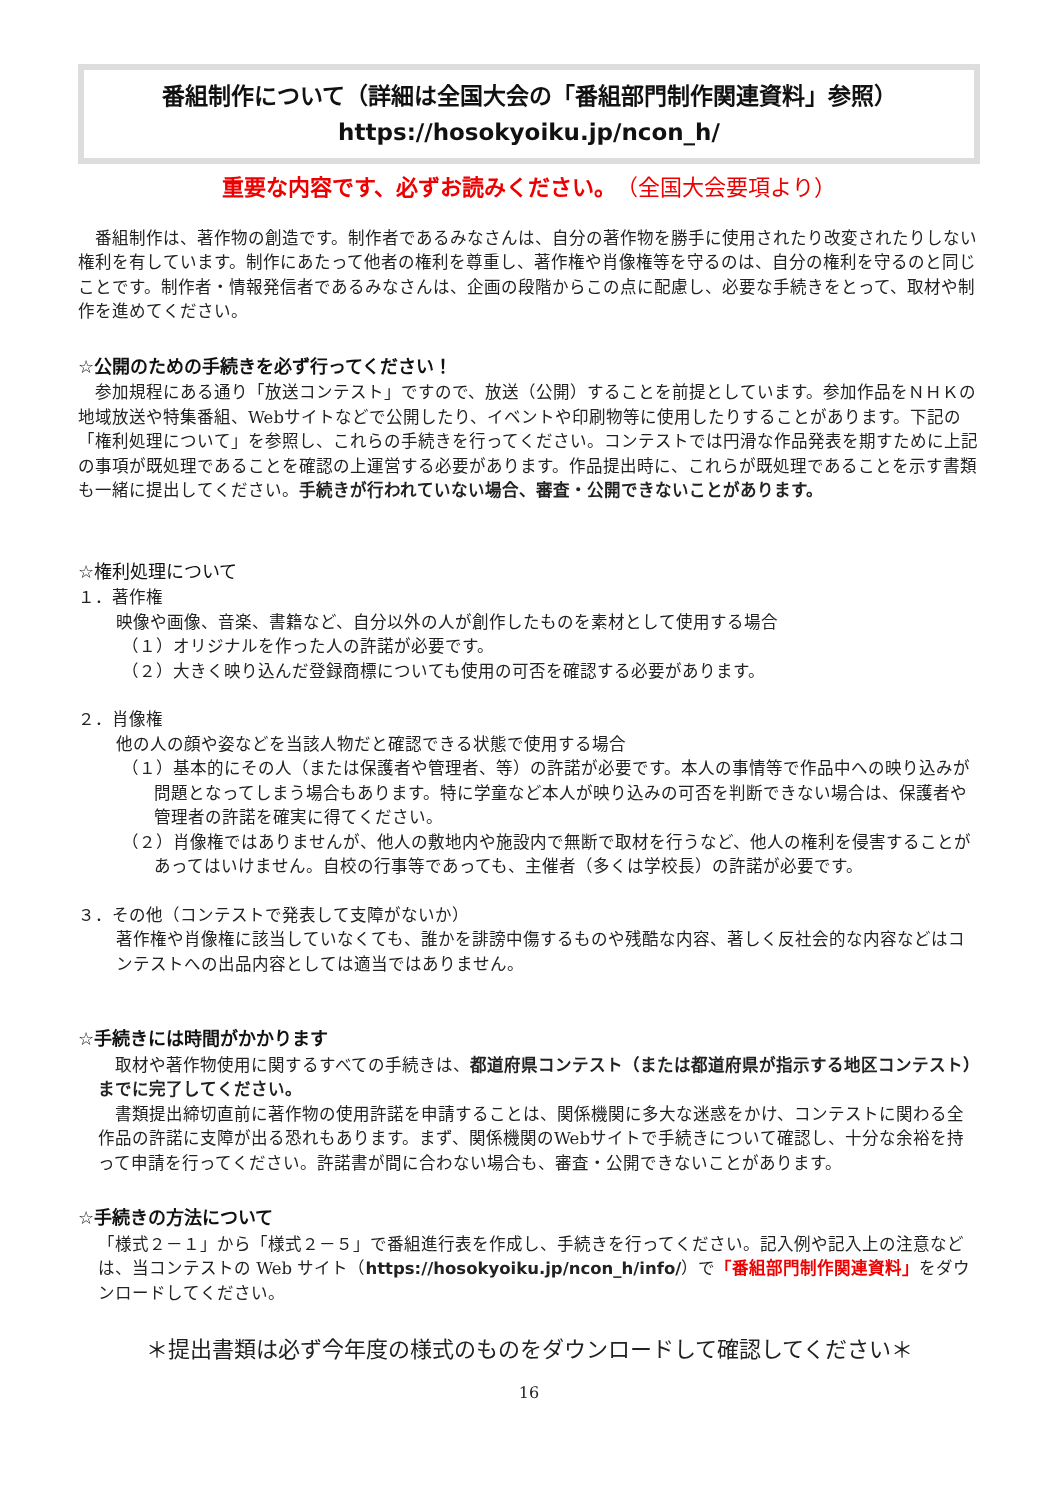番組制作について（詳細は全国大会の「番組部門制作関連資料」参照）
https://hosokyoiku.jp/ncon_h/
重要な内容です、必ずお読みください。（全国大会要項より）
　番組制作は、著作物の創造です。制作者であるみなさんは、自分の著作物を勝手に使用されたり改変されたりしない権利を有しています。制作にあたって他者の権利を尊重し、著作権や肖像権等を守るのは、自分の権利を守るのと同じことです。制作者・情報発信者であるみなさんは、企画の段階からこの点に配慮し、必要な手続きをとって、取材や制作を進めてください。
☆公開のための手続きを必ず行ってください！
　参加規程にある通り「放送コンテスト」ですので、放送（公開）することを前提としています。参加作品をＮＨＫの地域放送や特集番組、Webサイトなどで公開したり、イベントや印刷物等に使用したりすることがあります。下記の「権利処理について」を参照し、これらの手続きを行ってください。コンテストでは円滑な作品発表を期すために上記の事項が既処理であることを確認の上運営する必要があります。作品提出時に、これらが既処理であることを示す書類も一緒に提出してください。手続きが行われていない場合、審査・公開できないことがあります。
☆権利処理について
１．著作権
映像や画像、音楽、書籍など、自分以外の人が創作したものを素材として使用する場合
（１）オリジナルを作った人の許諾が必要です。
（２）大きく映り込んだ登録商標についても使用の可否を確認する必要があります。
２．肖像権
他の人の顔や姿などを当該人物だと確認できる状態で使用する場合
（１）基本的にその人（または保護者や管理者、等）の許諾が必要です。本人の事情等で作品中への映り込みが問題となってしまう場合もあります。特に学童など本人が映り込みの可否を判断できない場合は、保護者や管理者の許諾を確実に得てください。
（２）肖像権ではありませんが、他人の敷地内や施設内で無断で取材を行うなど、他人の権利を侵害することがあってはいけません。自校の行事等であっても、主催者（多くは学校長）の許諾が必要です。
３．その他（コンテストで発表して支障がないか）
著作権や肖像権に該当していなくても、誰かを誹謗中傷するものや残酷な内容、著しく反社会的な内容などはコンテストへの出品内容としては適当ではありません。
☆手続きには時間がかかります
　取材や著作物使用に関するすべての手続きは、都道府県コンテスト（または都道府県が指示する地区コンテスト）までに完了してください。
　書類提出締切直前に著作物の使用許諾を申請することは、関係機関に多大な迷惑をかけ、コンテストに関わる全作品の許諾に支障が出る恐れもあります。まず、関係機関のWebサイトで手続きについて確認し、十分な余裕を持って申請を行ってください。許諾書が間に合わない場合も、審査・公開できないことがあります。
☆手続きの方法について
「様式２－１」から「様式２－５」で番組進行表を作成し、手続きを行ってください。記入例や記入上の注意などは、当コンテストの Web サイト（https://hosokyoiku.jp/ncon_h/info/）で「番組部門制作関連資料」をダウンロードしてください。
＊提出書類は必ず今年度の様式のものをダウンロードして確認してください＊
16